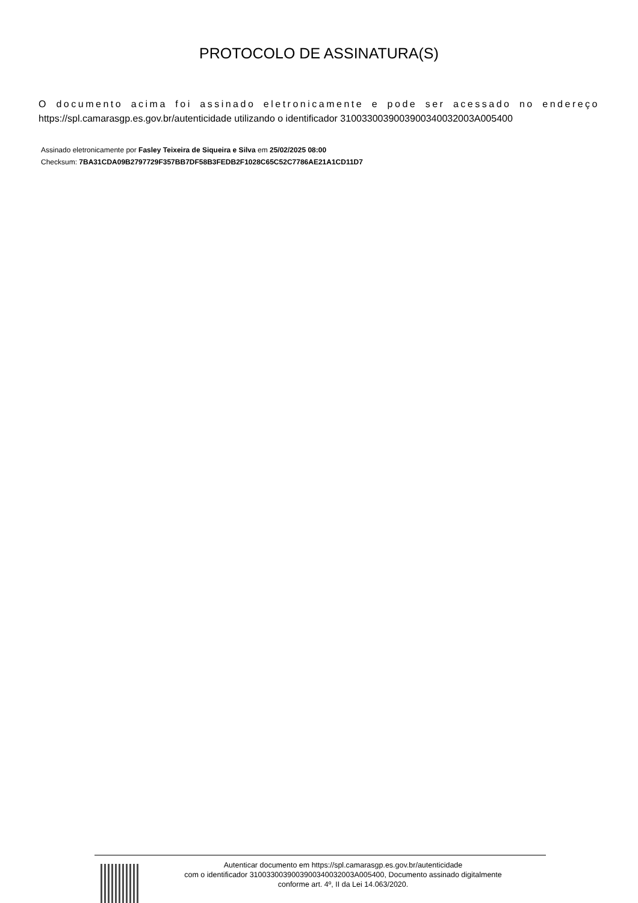PROTOCOLO DE ASSINATURA(S)
O documento acima foi assinado eletronicamente e pode ser acessado no endereço
https://spl.camarasgp.es.gov.br/autenticidade utilizando o identificador 310033003900390034003200​3A005400
Assinado eletronicamente por Fasley Teixeira de Siqueira e Silva em 25/02/2025 08:00
Checksum: 7BA31CDA09B2797729F357BB7DF58B3FEDB2F1028C65C52C7786AE21A1CD11D7
Autenticar documento em https://spl.camarasgp.es.gov.br/autenticidade
com o identificador 3100330039003900340032003A005400, Documento assinado digitalmente
conforme art. 4º, II da Lei 14.063/2020.